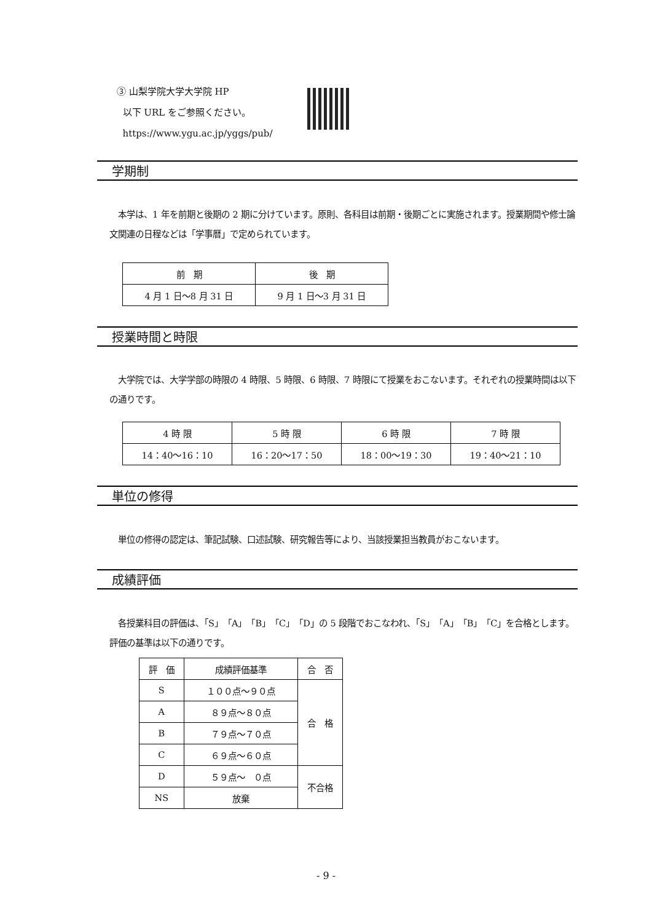③ 山梨学院大学大学院 HP
以下 URL をご参照ください。
https://www.ygu.ac.jp/yggs/pub/
学期制
本学は、1 年を前期と後期の 2 期に分けています。原則、各科目は前期・後期ごとに実施されます。授業期間や修士論文関連の日程などは「学事暦」で定められています。
| 前 期 | 後 期 |
| --- | --- |
| 4 月 1 日～8 月 31 日 | 9 月 1 日～3 月 31 日 |
授業時間と時限
大学院では、大学学部の時限の 4 時限、5 時限、6 時限、7 時限にて授業をおこないます。それぞれの授業時間は以下の通りです。
| 4 時 限 | 5 時 限 | 6 時 限 | 7 時 限 |
| --- | --- | --- | --- |
| 14：40～16：10 | 16：20～17：50 | 18：00～19：30 | 19：40～21：10 |
単位の修得
単位の修得の認定は、筆記試験、口述試験、研究報告等により、当該授業担当教員がおこないます。
成績評価
各授業科目の評価は、「S」「A」「B」「C」「D」の 5 段階でおこなわれ、「S」「A」「B」「C」を合格とします。評価の基準は以下の通りです。
| 評 価 | 成績評価基準 | 合 否 |
| --- | --- | --- |
| S | １００点～９０点 | 合 格 |
| A | ８９点～８０点 | |
| B | ７９点～７０点 | |
| C | ６９点～６０点 | |
| D | ５９点～ ０点 | 不合格 |
| NS | 放棄 | |
- 9 -